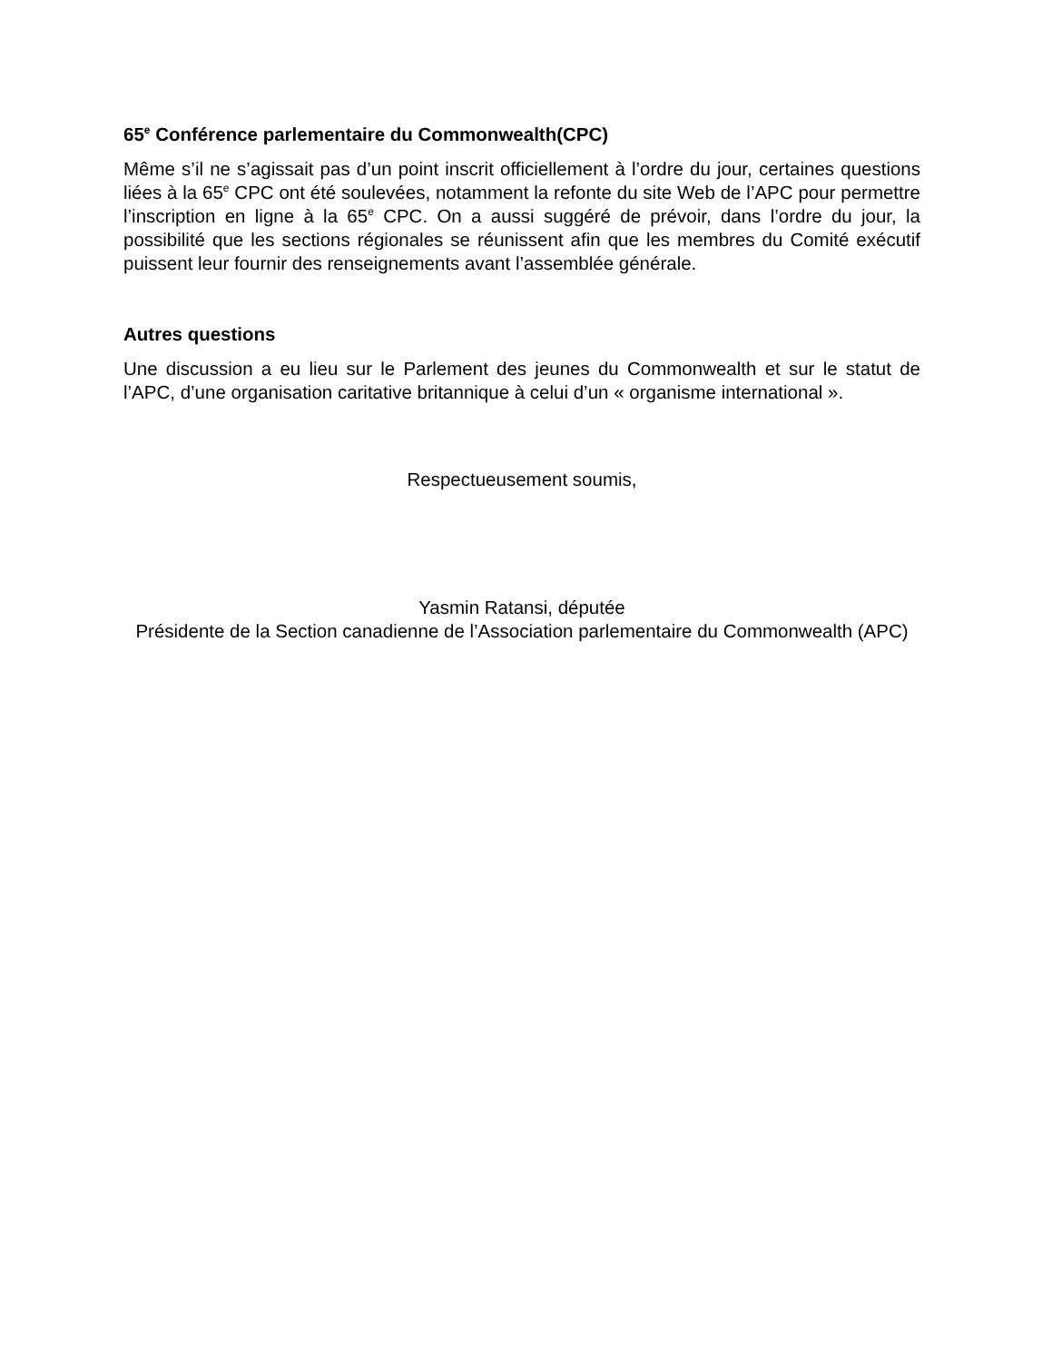65<sup>e</sup> Conférence parlementaire du Commonwealth(CPC)
Même s’il ne s’agissait pas d’un point inscrit officiellement à l’ordre du jour, certaines questions liées à la 65<sup>e</sup> CPC ont été soulevées, notamment la refonte du site Web de l’APC pour permettre l’inscription en ligne à la 65<sup>e</sup> CPC. On a aussi suggéré de prévoir, dans l’ordre du jour, la possibilité que les sections régionales se réunissent afin que les membres du Comité exécutif puissent leur fournir des renseignements avant l’assemblée générale.
Autres questions
Une discussion a eu lieu sur le Parlement des jeunes du Commonwealth et sur le statut de l’APC, d’une organisation caritative britannique à celui d’un « organisme international ».
Respectueusement soumis,
Yasmin Ratansi, députée
Présidente de la Section canadienne de l’Association parlementaire du Commonwealth (APC)